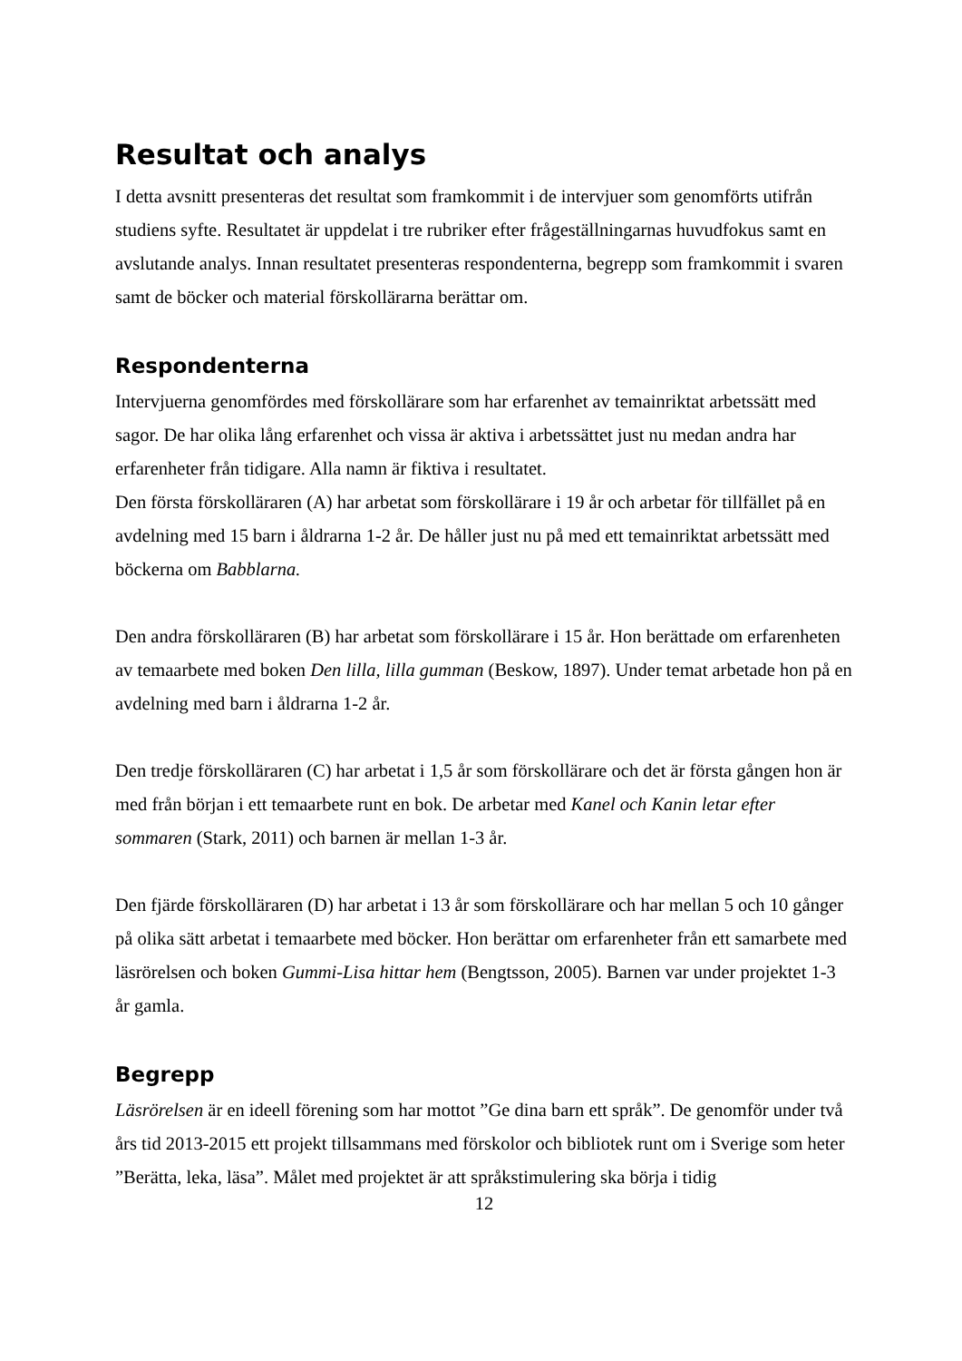Resultat och analys
I detta avsnitt presenteras det resultat som framkommit i de intervjuer som genomförts utifrån studiens syfte. Resultatet är uppdelat i tre rubriker efter frågeställningarnas huvudfokus samt en avslutande analys. Innan resultatet presenteras respondenterna, begrepp som framkommit i svaren samt de böcker och material förskollärarna berättar om.
Respondenterna
Intervjuerna genomfördes med förskollärare som har erfarenhet av temainriktat arbetssätt med sagor. De har olika lång erfarenhet och vissa är aktiva i arbetssättet just nu medan andra har erfarenheter från tidigare. Alla namn är fiktiva i resultatet.
Den första förskolläraren (A) har arbetat som förskollärare i 19 år och arbetar för tillfället på en avdelning med 15 barn i åldrarna 1-2 år. De håller just nu på med ett temainriktat arbetssätt med böckerna om Babblarna.
Den andra förskolläraren (B) har arbetat som förskollärare i 15 år. Hon berättade om erfarenheten av temaarbete med boken Den lilla, lilla gumman (Beskow, 1897). Under temat arbetade hon på en avdelning med barn i åldrarna 1-2 år.
Den tredje förskolläraren (C) har arbetat i 1,5 år som förskollärare och det är första gången hon är med från början i ett temaarbete runt en bok. De arbetar med Kanel och Kanin letar efter sommaren (Stark, 2011) och barnen är mellan 1-3 år.
Den fjärde förskolläraren (D) har arbetat i 13 år som förskollärare och har mellan 5 och 10 gånger på olika sätt arbetat i temaarbete med böcker. Hon berättar om erfarenheter från ett samarbete med läsrörelsen och boken Gummi-Lisa hittar hem (Bengtsson, 2005). Barnen var under projektet 1-3 år gamla.
Begrepp
Läsrörelsen är en ideell förening som har mottot ”Ge dina barn ett språk”. De genomför under två års tid 2013-2015 ett projekt tillsammans med förskolor och bibliotek runt om i Sverige som heter ”Berätta, leka, läsa”. Målet med projektet är att språkstimulering ska börja i tidig
12